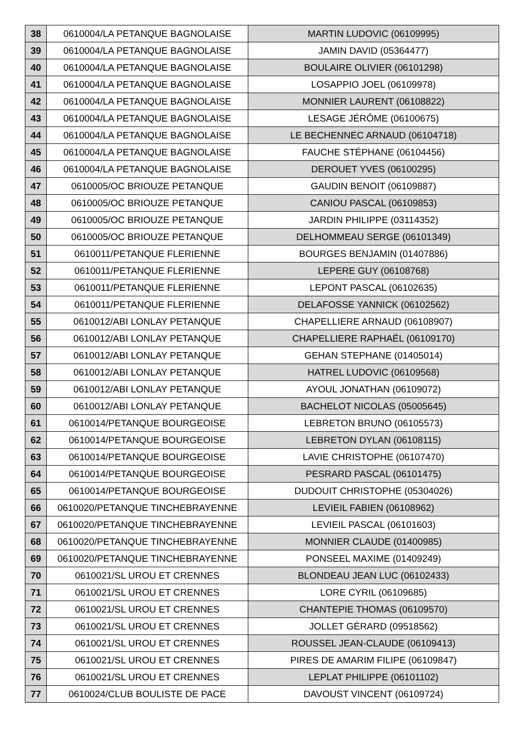| 38 | 0610004/LA PETANQUE BAGNOLAISE | MARTIN LUDOVIC (06109995) |
| 39 | 0610004/LA PETANQUE BAGNOLAISE | JAMIN DAVID (05364477) |
| 40 | 0610004/LA PETANQUE BAGNOLAISE | BOULAIRE OLIVIER (06101298) |
| 41 | 0610004/LA PETANQUE BAGNOLAISE | LOSAPPIO JOEL (06109978) |
| 42 | 0610004/LA PETANQUE BAGNOLAISE | MONNIER LAURENT (06108822) |
| 43 | 0610004/LA PETANQUE BAGNOLAISE | LESAGE JÉRÔME (06100675) |
| 44 | 0610004/LA PETANQUE BAGNOLAISE | LE BECHENNEC ARNAUD (06104718) |
| 45 | 0610004/LA PETANQUE BAGNOLAISE | FAUCHE STÉPHANE (06104456) |
| 46 | 0610004/LA PETANQUE BAGNOLAISE | DEROUET YVES (06100295) |
| 47 | 0610005/OC BRIOUZE PETANQUE | GAUDIN BENOIT (06109887) |
| 48 | 0610005/OC BRIOUZE PETANQUE | CANIOU PASCAL (06109853) |
| 49 | 0610005/OC BRIOUZE PETANQUE | JARDIN PHILIPPE (03114352) |
| 50 | 0610005/OC BRIOUZE PETANQUE | DELHOMMEAU SERGE (06101349) |
| 51 | 0610011/PETANQUE FLERIENNE | BOURGES BENJAMIN (01407886) |
| 52 | 0610011/PETANQUE FLERIENNE | LEPERE GUY (06108768) |
| 53 | 0610011/PETANQUE FLERIENNE | LEPONT PASCAL (06102635) |
| 54 | 0610011/PETANQUE FLERIENNE | DELAFOSSE YANNICK (06102562) |
| 55 | 0610012/ABI LONLAY PETANQUE | CHAPELLIERE ARNAUD (06108907) |
| 56 | 0610012/ABI LONLAY PETANQUE | CHAPELLIERE RAPHAËL (06109170) |
| 57 | 0610012/ABI LONLAY PETANQUE | GEHAN STEPHANE (01405014) |
| 58 | 0610012/ABI LONLAY PETANQUE | HATREL LUDOVIC (06109568) |
| 59 | 0610012/ABI LONLAY PETANQUE | AYOUL JONATHAN (06109072) |
| 60 | 0610012/ABI LONLAY PETANQUE | BACHELOT NICOLAS (05005645) |
| 61 | 0610014/PETANQUE BOURGEOISE | LEBRETON BRUNO (06105573) |
| 62 | 0610014/PETANQUE BOURGEOISE | LEBRETON DYLAN (06108115) |
| 63 | 0610014/PETANQUE BOURGEOISE | LAVIE CHRISTOPHE (06107470) |
| 64 | 0610014/PETANQUE BOURGEOISE | PESRARD PASCAL (06101475) |
| 65 | 0610014/PETANQUE BOURGEOISE | DUDOUIT CHRISTOPHE (05304026) |
| 66 | 0610020/PETANQUE TINCHEBRAYENNE | LEVIEIL FABIEN (06108962) |
| 67 | 0610020/PETANQUE TINCHEBRAYENNE | LEVIEIL PASCAL (06101603) |
| 68 | 0610020/PETANQUE TINCHEBRAYENNE | MONNIER CLAUDE (01400985) |
| 69 | 0610020/PETANQUE TINCHEBRAYENNE | PONSEEL MAXIME (01409249) |
| 70 | 0610021/SL UROU ET CRENNES | BLONDEAU JEAN LUC (06102433) |
| 71 | 0610021/SL UROU ET CRENNES | LORE CYRIL (06109685) |
| 72 | 0610021/SL UROU ET CRENNES | CHANTEPIE THOMAS (06109570) |
| 73 | 0610021/SL UROU ET CRENNES | JOLLET GÉRARD (09518562) |
| 74 | 0610021/SL UROU ET CRENNES | ROUSSEL JEAN-CLAUDE (06109413) |
| 75 | 0610021/SL UROU ET CRENNES | PIRES DE AMARIM FILIPE (06109847) |
| 76 | 0610021/SL UROU ET CRENNES | LEPLAT PHILIPPE (06101102) |
| 77 | 0610024/CLUB BOULISTE DE PACE | DAVOUST VINCENT (06109724) |